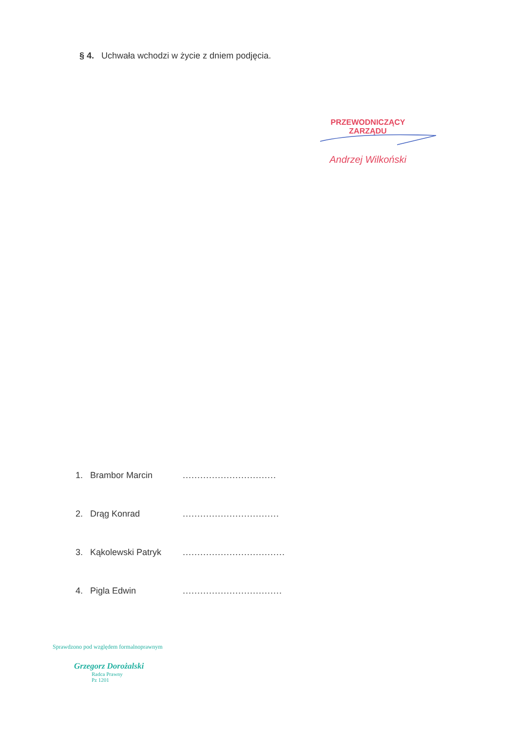§ 4. Uchwała wchodzi w życie z dniem podjęcia.
PRZEWODNICZĄCY ZARZĄDU
Andrzej Wilkoński
1. Brambor Marcin................................
2. Drąg Konrad.................................
3. Kąkolewski Patryk...................................
4. Pigla Edwin..................................
Sprawdzono pod względem formalnoprawnym
Grzegorz Dorożalski
Radca Prawny
Pz 1201